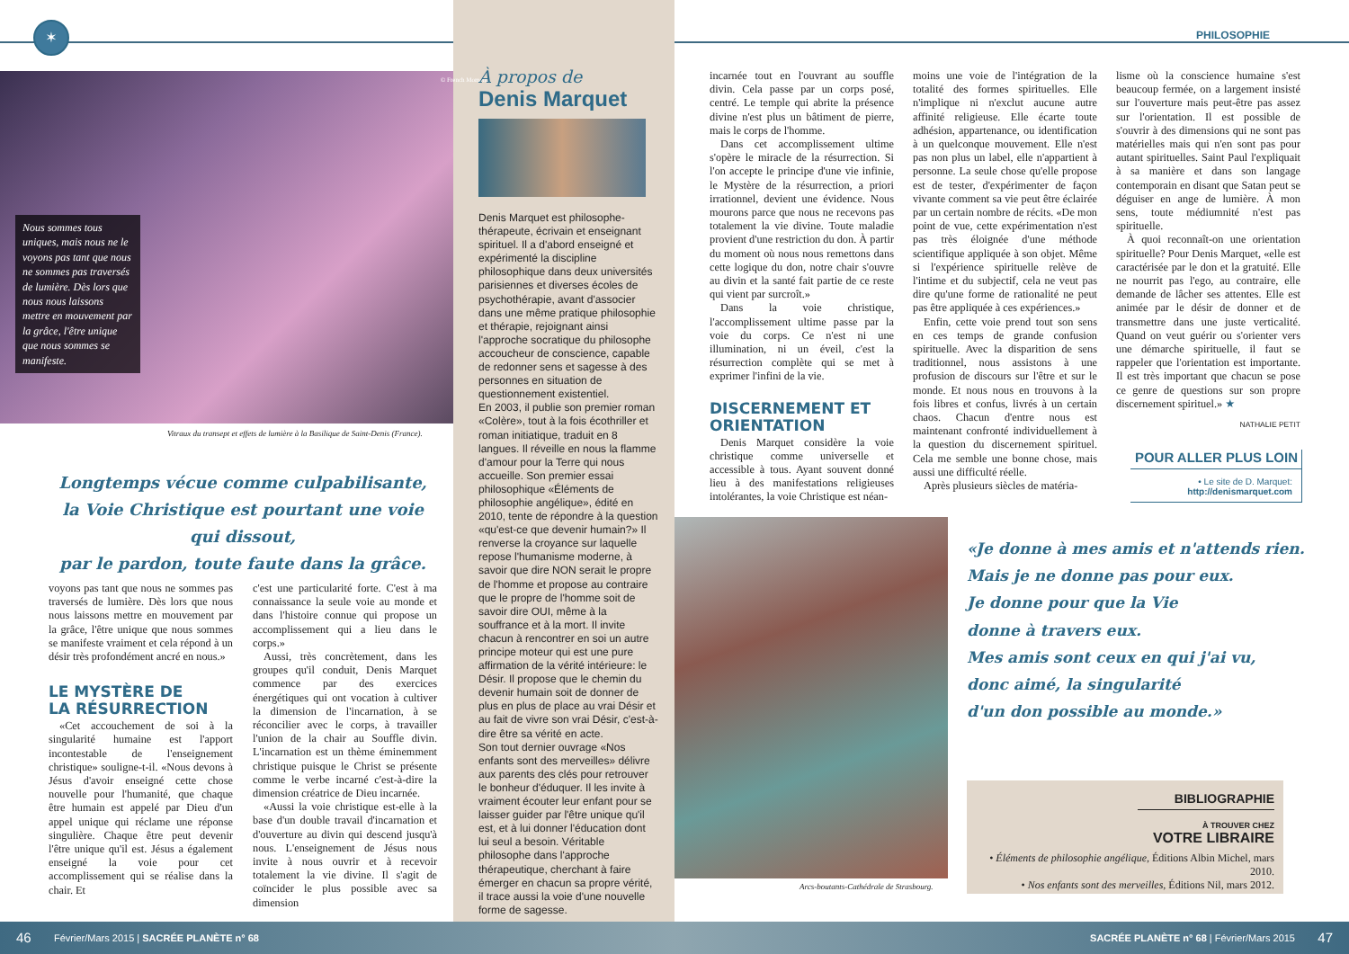✶ PHILOSOPHIE
Nous sommes tous uniques, mais nous ne le voyons pas tant que nous ne sommes pas traversés de lumière. Dès lors que nous nous laissons mettre en mouvement par la grâce, l'être unique que nous sommes se manifeste.
© French Moments
Vitraux du transept et effets de lumière à la Basilique de Saint-Denis (France).
Longtemps vécue comme culpabilisante,
la Voie Christique est pourtant une voie qui dissout,
par le pardon, toute faute dans la grâce.
voyons pas tant que nous ne sommes pas traversés de lumière. Dès lors que nous nous laissons mettre en mouvement par la grâce, l'être unique que nous sommes se manifeste vraiment et cela répond à un désir très profondément ancré en nous.»
LE MYSTÈRE DE
LA RÉSURRECTION
«Cet accouchement de soi à la singularité humaine est l'apport incontestable de l'enseignement christique» souligne-t-il. «Nous devons à Jésus d'avoir enseigné cette chose nouvelle pour l'humanité, que chaque être humain est appelé par Dieu d'un appel unique qui réclame une réponse singulière. Chaque être peut devenir l'être unique qu'il est. Jésus a également enseigné la voie pour cet accomplissement qui se réalise dans la chair. Et
c'est une particularité forte. C'est à ma connaissance la seule voie au monde et dans l'histoire connue qui propose un accomplissement qui a lieu dans le corps.»
Aussi, très concrètement, dans les groupes qu'il conduit, Denis Marquet commence par des exercices énergétiques qui ont vocation à cultiver la dimension de l'incarnation, à se réconcilier avec le corps, à travailler l'union de la chair au Souffle divin. L'incarnation est un thème éminemment christique puisque le Christ se présente comme le verbe incarné c'est-à-dire la dimension créatrice de Dieu incarnée.
«Aussi la voie christique est-elle à la base d'un double travail d'incarnation et d'ouverture au divin qui descend jusqu'à nous. L'enseignement de Jésus nous invite à nous ouvrir et à recevoir totalement la vie divine. Il s'agit de coïncider le plus possible avec sa dimension
À propos de
Denis Marquet
Denis Marquet est philosophe-thérapeute, écrivain et enseignant spirituel. Il a d'abord enseigné et expérimenté la discipline philosophique dans deux universités parisiennes et diverses écoles de psychothérapie, avant d'associer dans une même pratique philosophie et thérapie, rejoignant ainsi l'approche socratique du philosophe accoucheur de conscience, capable de redonner sens et sagesse à des personnes en situation de questionnement existentiel.
En 2003, il publie son premier roman «Colère», tout à la fois écothriller et roman initiatique, traduit en 8 langues. Il réveille en nous la flamme d'amour pour la Terre qui nous accueille. Son premier essai philosophique «Éléments de philosophie angélique», édité en 2010, tente de répondre à la question «qu'est-ce que devenir humain?» Il renverse la croyance sur laquelle repose l'humanisme moderne, à savoir que dire NON serait le propre de l'homme et propose au contraire que le propre de l'homme soit de savoir dire OUI, même à la souffrance et à la mort. Il invite chacun à rencontrer en soi un autre principe moteur qui est une pure affirmation de la vérité intérieure: le Désir. Il propose que le chemin du devenir humain soit de donner de plus en plus de place au vrai Désir et au fait de vivre son vrai Désir, c'est-à-dire être sa vérité en acte.
Son tout dernier ouvrage «Nos enfants sont des merveilles» délivre aux parents des clés pour retrouver le bonheur d'éduquer. Il les invite à vraiment écouter leur enfant pour se laisser guider par l'être unique qu'il est, et à lui donner l'éducation dont lui seul a besoin. Véritable philosophe dans l'approche thérapeutique, cherchant à faire émerger en chacun sa propre vérité, il trace aussi la voie d'une nouvelle forme de sagesse.
incarnée tout en l'ouvrant au souffle divin. Cela passe par un corps posé, centré. Le temple qui abrite la présence divine n'est plus un bâtiment de pierre, mais le corps de l'homme.
Dans cet accomplissement ultime s'opère le miracle de la résurrection. Si l'on accepte le principe d'une vie infinie, le Mystère de la résurrection, a priori irrationnel, devient une évidence. Nous mourons parce que nous ne recevons pas totalement la vie divine. Toute maladie provient d'une restriction du don. À partir du moment où nous nous remettons dans cette logique du don, notre chair s'ouvre au divin et la santé fait partie de ce reste qui vient par surcroît.»
Dans la voie christique, l'accomplissement ultime passe par la voie du corps. Ce n'est ni une illumination, ni un éveil, c'est la résurrection complète qui se met à exprimer l'infini de la vie.
DISCERNEMENT ET
ORIENTATION
Denis Marquet considère la voie christique comme universelle et accessible à tous. Ayant souvent donné lieu à des manifestations religieuses intolérantes, la voie Christique est néan-
moins une voie de l'intégration de la totalité des formes spirituelles. Elle n'implique ni n'exclut aucune autre affinité religieuse. Elle écarte toute adhésion, appartenance, ou identification à un quelconque mouvement. Elle n'est pas non plus un label, elle n'appartient à personne. La seule chose qu'elle propose est de tester, d'expérimenter de façon vivante comment sa vie peut être éclairée par un certain nombre de récits. «De mon point de vue, cette expérimentation n'est pas très éloignée d'une méthode scientifique appliquée à son objet. Même si l'expérience spirituelle relève de l'intime et du subjectif, cela ne veut pas dire qu'une forme de rationalité ne peut pas être appliquée à ces expériences.»
Enfin, cette voie prend tout son sens en ces temps de grande confusion spirituelle. Avec la disparition de sens traditionnel, nous assistons à une profusion de discours sur l'être et sur le monde. Et nous nous en trouvons à la fois libres et confus, livrés à un certain chaos. Chacun d'entre nous est maintenant confronté individuellement à la question du discernement spirituel. Cela me semble une bonne chose, mais aussi une difficulté réelle.
Après plusieurs siècles de matéria-
lisme où la conscience humaine s'est beaucoup fermée, on a largement insisté sur l'ouverture mais peut-être pas assez sur l'orientation. Il est possible de s'ouvrir à des dimensions qui ne sont pas matérielles mais qui n'en sont pas pour autant spirituelles. Saint Paul l'expliquait à sa manière et dans son langage contemporain en disant que Satan peut se déguiser en ange de lumière. À mon sens, toute médiumnité n'est pas spirituelle.
À quoi reconnaît-on une orientation spirituelle? Pour Denis Marquet, «elle est caractérisée par le don et la gratuité. Elle ne nourrit pas l'ego, au contraire, elle demande de lâcher ses attentes. Elle est animée par le désir de donner et de transmettre dans une juste verticalité. Quand on veut guérir ou s'orienter vers une démarche spirituelle, il faut se rappeler que l'orientation est importante. Il est très important que chacun se pose ce genre de questions sur son propre discernement spirituel.» ★
NATHALIE PETIT
POUR ALLER PLUS LOIN
• Le site de D. Marquet:
http://denismarquet.com
Arcs-boutants-Cathédrale de Strasbourg.
«Je donne à mes amis et n'attends rien.
Mais je ne donne pas pour eux.
Je donne pour que la Vie
donne à travers eux.
Mes amis sont ceux en qui j'ai vu,
donc aimé, la singularité
d'un don possible au monde.»
BIBLIOGRAPHIE
À TROUVER CHEZ
VOTRE LIBRAIRE
• Éléments de philosophie angélique, Éditions Albin Michel, mars 2010.
• Nos enfants sont des merveilles, Éditions Nil, mars 2012.
46 Février/Mars 2015 | SACRÉE PLANÈTE n° 68 SACRÉE PLANÈTE n° 68 | Février/Mars 2015 47